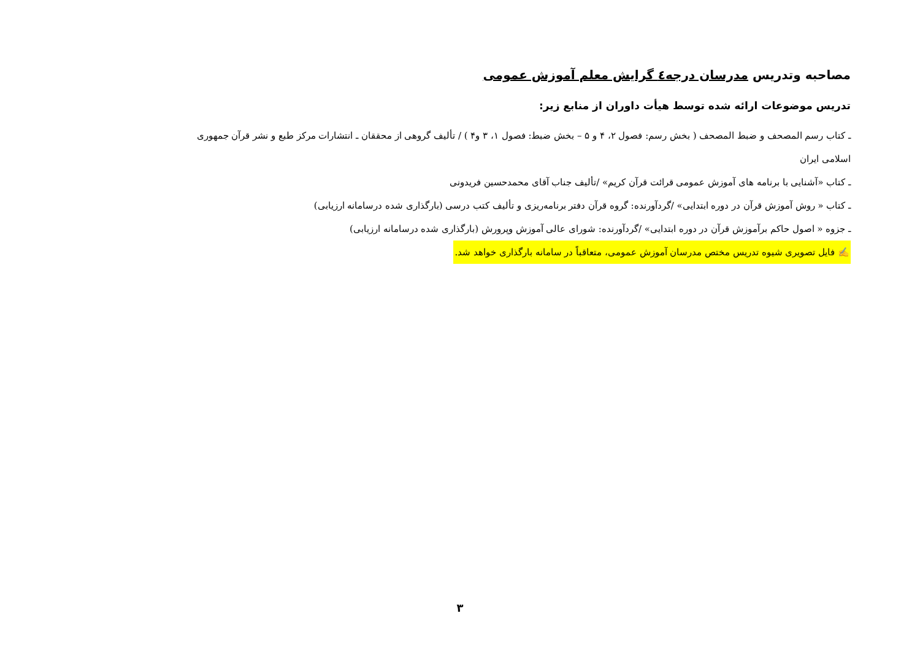مصاحبه وتدریس مدرسان درجه٤ گرایش معلم آموزش عمومی
تدریس موضوعات ارائه شده توسط هیأت داوران از منابع زیر:
ـ کتاب رسم المصحف و ضبط المصحف ( بخش رسم: فصول ۲، ۴ و ۵ – بخش ضبط: فصول ۱، ۳ و۴ ) / تألیف گروهی از محققان ـ انتشارات مرکز طبع و نشر قرآن جمهوری اسلامی ایران
ـ کتاب «آشنایی با برنامه های آموزش عمومی قرائت قرآن کریم» /تألیف جناب آقای محمدحسین فریدونی
ـ کتاب « روش آموزش قرآن در دوره ابتدایی» /گردآورنده: گروه قرآن دفتر برنامه‌ریزی و تألیف کتب درسی (بارگذاری شده درسامانه ارزیابی)
ـ جزوه « اصول حاکم برآموزش قرآن در دوره ابتدایی» /گردآورنده: شورای عالی آموزش وپرورش (بارگذاری شده درسامانه ارزیابی)
✍ فایل تصویری شیوه تدریس مختص مدرسان آموزش عمومی، متعاقباً در سامانه بارگذاری خواهد شد.
۳